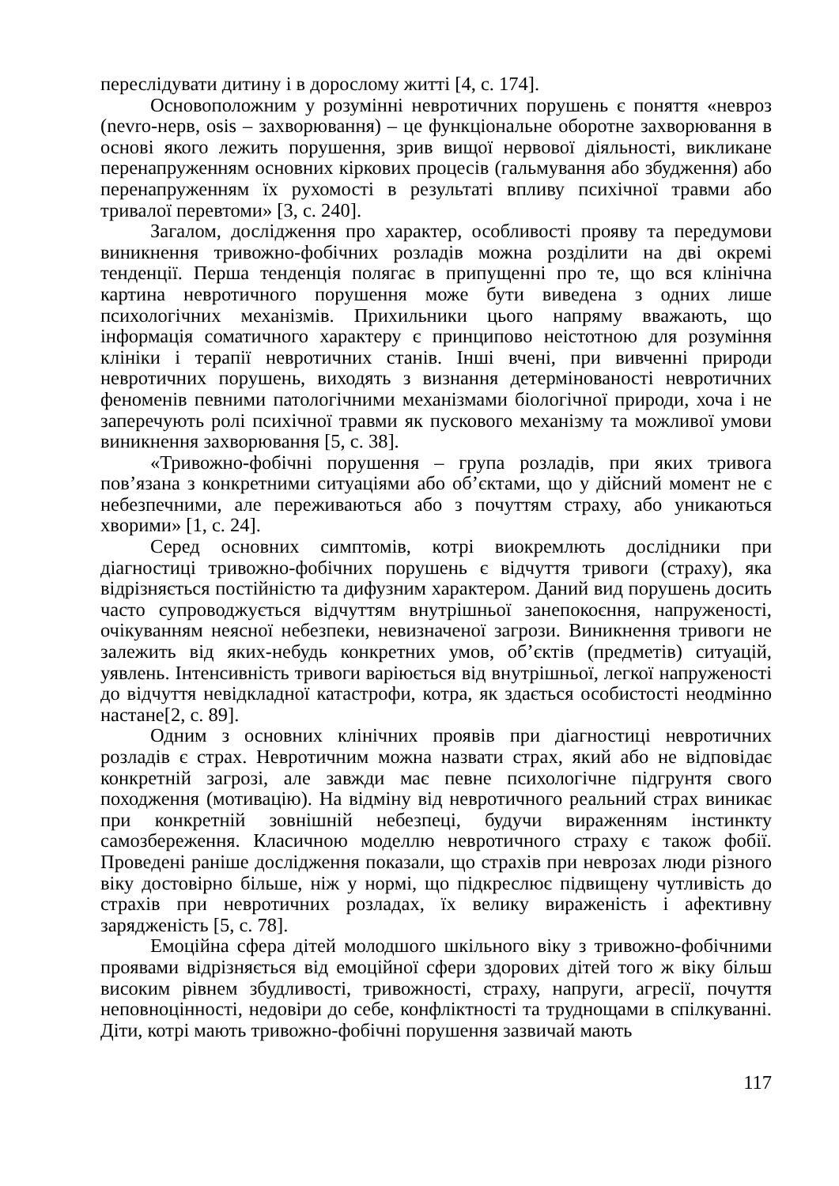переслідувати дитину і в дорослому житті [4, с. 174].
Основоположним у розумінні невротичних порушень є поняття «невроз (nevro-нерв, osis – захворювання) – це функціональне оборотне захворювання в основі якого лежить порушення, зрив вищої нервової діяльності, викликане перенапруженням основних кіркових процесів (гальмування або збудження) або перенапруженням їх рухомості в результаті впливу психічної травми або тривалої перевтоми» [3, с. 240].
Загалом, дослідження про характер, особливості прояву та передумови виникнення тривожно-фобічних розладів можна розділити на дві окремі тенденції. Перша тенденція полягає в припущенні про те, що вся клінічна картина невротичного порушення може бути виведена з одних лише психологічних механізмів. Прихильники цього напряму вважають, що інформація соматичного характеру є принципово неістотною для розуміння клініки і терапії невротичних станів. Інші вчені, при вивченні природи невротичних порушень, виходять з визнання детермінованості невротичних феноменів певними патологічними механізмами біологічної природи, хоча і не заперечують ролі психічної травми як пускового механізму та можливої умови виникнення захворювання [5, с. 38].
«Тривожно-фобічні порушення – група розладів, при яких тривога пов’язана з конкретними ситуаціями або об’єктами, що у дійсний момент не є небезпечними, але переживаються або з почуттям страху, або уникаються хворими» [1, с. 24].
Серед основних симптомів, котрі виокремлють дослідники при діагностиці тривожно-фобічних порушень є відчуття тривоги (страху), яка відрізняється постійністю та дифузним характером. Даний вид порушень досить часто супроводжується відчуттям внутрішньої занепокоєння, напруженості, очікуванням неясної небезпеки, невизначеної загрози. Виникнення тривоги не залежить від яких-небудь конкретних умов, об’єктів (предметів) ситуацій, уявлень. Інтенсивність тривоги варіюється від внутрішньої, легкої напруженості до відчуття невідкладної катастрофи, котра, як здається особистості неодмінно настане[2, с. 89].
Одним з основних клінічних проявів при діагностиці невротичних розладів є страх. Невротичним можна назвати страх, який або не відповідає конкретній загрозі, але завжди має певне психологічне підгрунтя свого походження (мотивацію). На відміну від невротичного реальний страх виникає при конкретній зовнішній небезпеці, будучи вираженням інстинкту самозбереження. Класичною моделлю невротичного страху є також фобії. Проведені раніше дослідження показали, що страхів при неврозах люди різного віку достовірно більше, ніж у нормі, що підкреслює підвищену чутливість до страхів при невротичних розладах, їх велику вираженість і афективну зарядженість [5, с. 78].
Емоційна сфера дітей молодшого шкільного віку з тривожно-фобічними проявами відрізняється від емоційної сфери здорових дітей того ж віку більш високим рівнем збудливості, тривожності, страху, напруги, агресії, почуття неповноцінності, недовіри до себе, конфліктності та труднощами в спілкуванні. Діти, котрі мають тривожно-фобічні порушення зазвичай мають
117